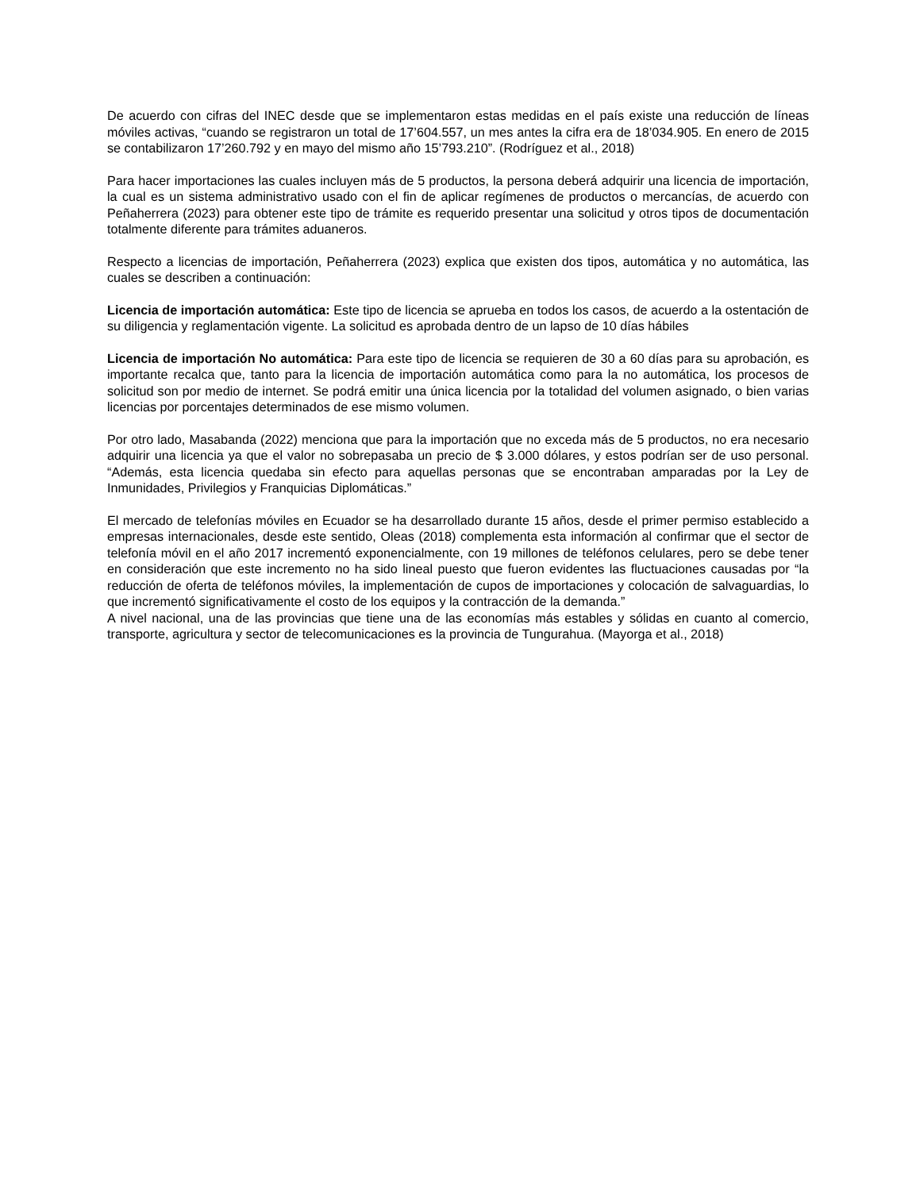De acuerdo con cifras del INEC desde que se implementaron estas medidas en el país existe una reducción de líneas móviles activas, “cuando se registraron un total de 17’604.557, un mes antes la cifra era de 18’034.905. En enero de 2015 se contabilizaron 17’260.792 y en mayo del mismo año 15’793.210”. (Rodríguez et al., 2018)
Para hacer importaciones las cuales incluyen más de 5 productos, la persona deberá adquirir una licencia de importación, la cual es un sistema administrativo usado con el fin de aplicar regímenes de productos o mercancías, de acuerdo con Peñaherrera (2023) para obtener este tipo de trámite es requerido presentar una solicitud y otros tipos de documentación totalmente diferente para trámites aduaneros.
Respecto a licencias de importación, Peñaherrera (2023) explica que existen dos tipos, automática y no automática, las cuales se describen a continuación:
Licencia de importación automática: Este tipo de licencia se aprueba en todos los casos, de acuerdo a la ostentación de su diligencia y reglamentación vigente. La solicitud es aprobada dentro de un lapso de 10 días hábiles
Licencia de importación No automática: Para este tipo de licencia se requieren de 30 a 60 días para su aprobación, es importante recalca que, tanto para la licencia de importación automática como para la no automática, los procesos de solicitud son por medio de internet. Se podrá emitir una única licencia por la totalidad del volumen asignado, o bien varias licencias por porcentajes determinados de ese mismo volumen.
Por otro lado, Masabanda (2022) menciona que para la importación que no exceda más de 5 productos, no era necesario adquirir una licencia ya que el valor no sobrepasaba un precio de $ 3.000 dólares, y estos podrían ser de uso personal. “Además, esta licencia quedaba sin efecto para aquellas personas que se encontraban amparadas por la Ley de Inmunidades, Privilegios y Franquicias Diplomáticas.”
El mercado de telefonías móviles en Ecuador se ha desarrollado durante 15 años, desde el primer permiso establecido a empresas internacionales, desde este sentido, Oleas (2018) complementa esta información al confirmar que el sector de telefonía móvil en el año 2017 incrementó exponencialmente, con 19 millones de teléfonos celulares, pero se debe tener en consideración que este incremento no ha sido lineal puesto que fueron evidentes las fluctuaciones causadas por “la reducción de oferta de teléfonos móviles, la implementación de cupos de importaciones y colocación de salvaguardias, lo que incrementó significativamente el costo de los equipos y la contracción de la demanda.”
A nivel nacional, una de las provincias que tiene una de las economías más estables y sólidas en cuanto al comercio, transporte, agricultura y sector de telecomunicaciones es la provincia de Tungurahua. (Mayorga et al., 2018)